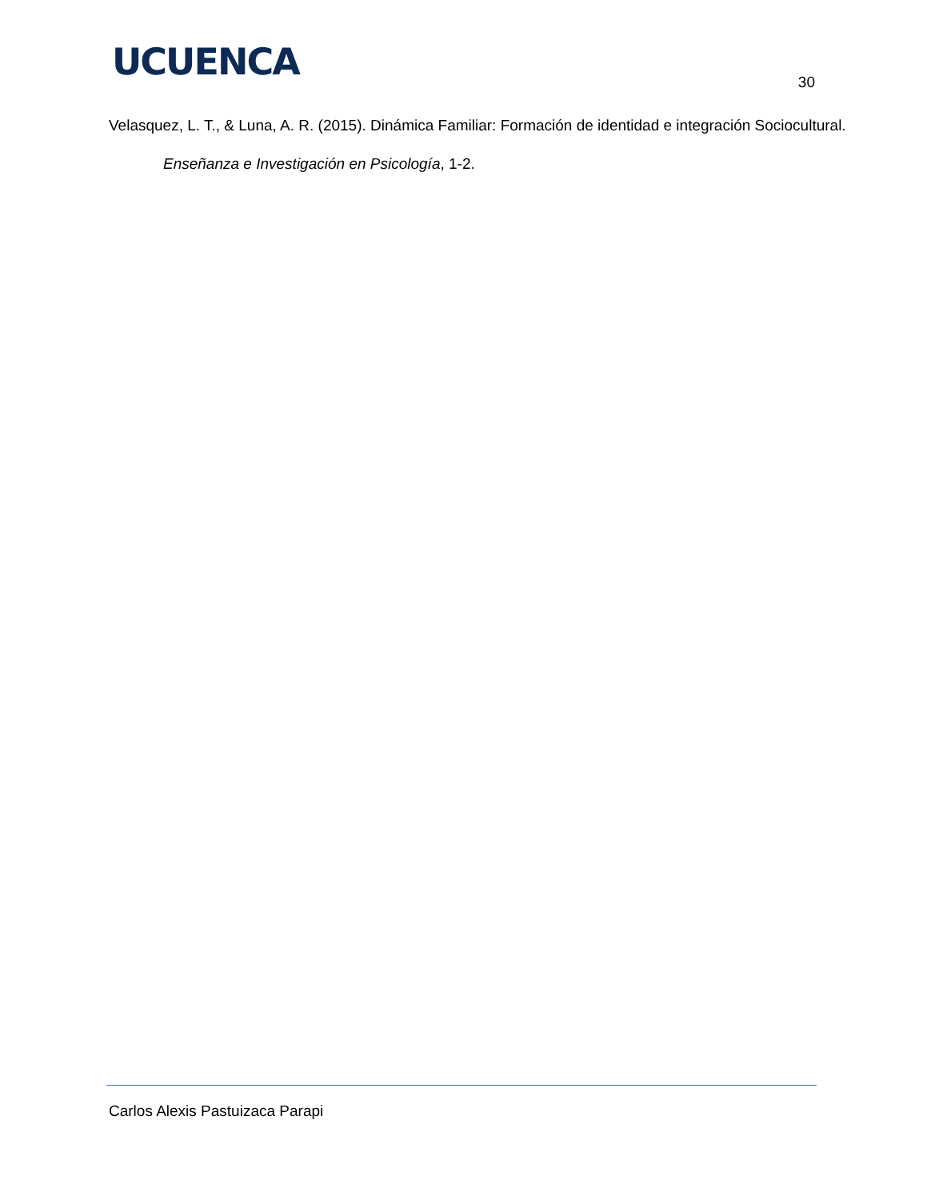UCUENCA 30
Velasquez, L. T., & Luna, A. R. (2015). Dinámica Familiar: Formación de identidad e integración Sociocultural. Enseñanza e Investigación en Psicología, 1-2.
Carlos Alexis Pastuizaca Parapi